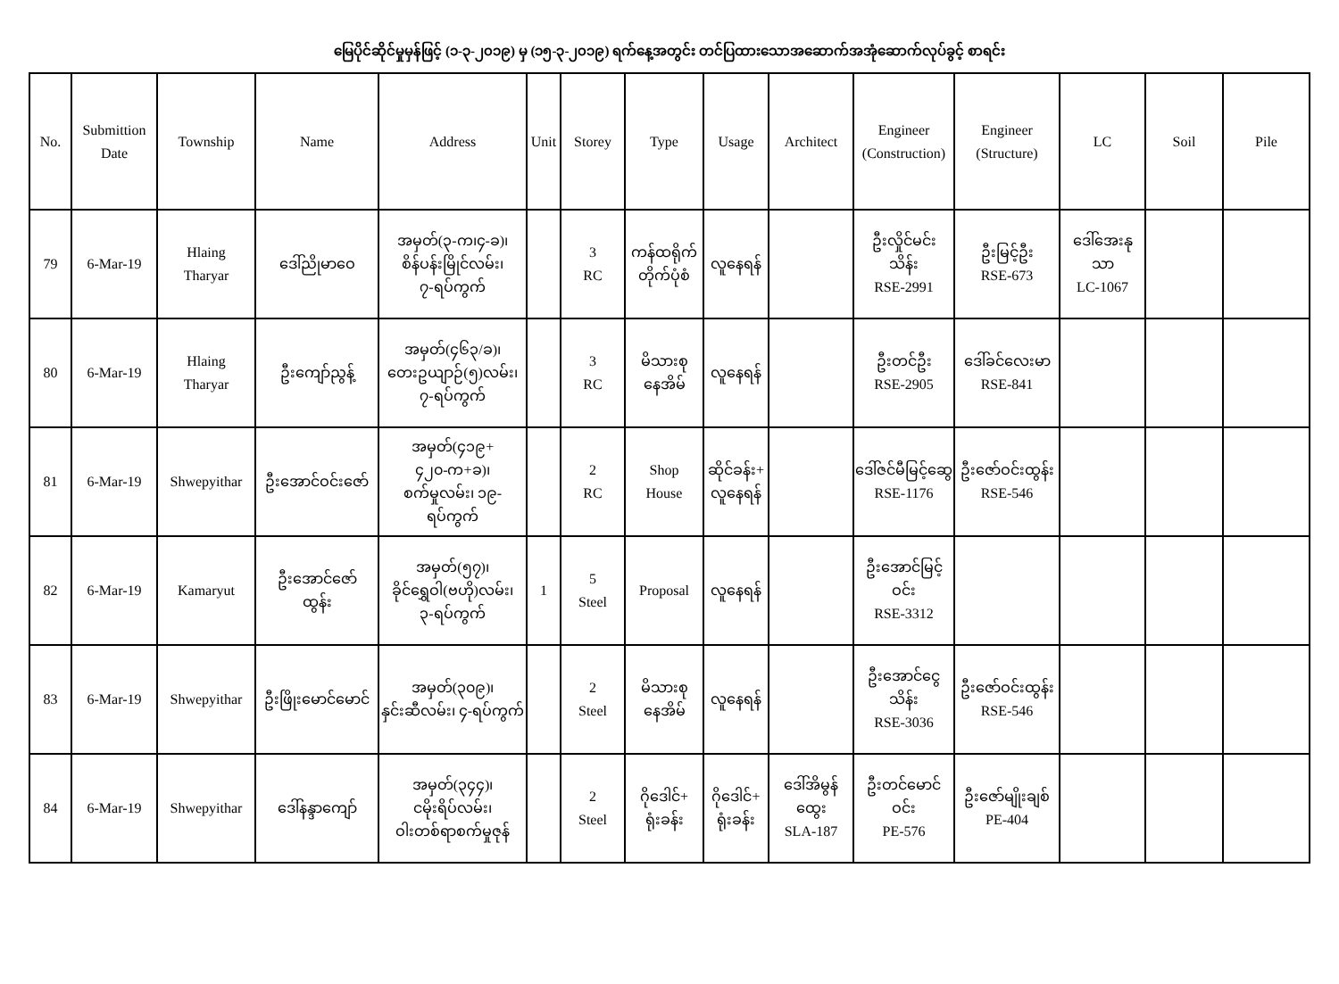မြေပိုင်ဆိုင်မှုမှန်ဖြင့် (၁-၃-၂၀၁၉) မှ (၁၅-၃-၂၀၁၉) ရက်နေ့အတွင်း တင်ပြထားသောအဆောက်အအုံဆောက်လုပ်ခွင့် စာရင်း
| No. | Submittion Date | Township | Name | Address | Unit | Storey | Type | Usage | Architect | Engineer (Construction) | Engineer (Structure) | LC | Soil | Pile |
| --- | --- | --- | --- | --- | --- | --- | --- | --- | --- | --- | --- | --- | --- | --- |
| 79 | 6-Mar-19 | Hlaing Tharyar | ဒေါ်ညိုမာဝေ | အမှတ်(၃-က၊၄-ခ)၊ စိန်ပန်းမြိုင်လမ်း၊ ၇-ရပ်ကွက် | | 3 RC | ကန်ထရိုက် တိုက်ပုံစံ | လူနေရန် | | ဦးလှိုင်မင်း သိန်း RSE-2991 | ဦးမြင့်ဦး RSE-673 | ဒေါ်အေးနု သာ LC-1067 | | |
| 80 | 6-Mar-19 | Hlaing Tharyar | ဦးကျော်ညွန့် | အမှတ်(၄၆၃/ခ)၊ တေးဥယျာဉ်(၅)လမ်း၊ ၇-ရပ်ကွက် | | 3 RC | မိသားစု နေအိမ် | လူနေရန် | | ဦးတင်ဦး RSE-2905 | ဒေါ်ခင်လေးမာ RSE-841 | | | |
| 81 | 6-Mar-19 | Shwepyithar | ဦးအောင်ဝင်းဇော် | အမှတ်(၄၁၉+ ၄၂၀-က+ခ)၊ စက်မှုလမ်း၊ ၁၉-ရပ်ကွက် | | 2 RC | Shop House | ဆိုင်ခန်း+ လူနေရန် | | ဒေါ်ဇင်မီမြင့်ဆွေ RSE-1176 | ဦးဇော်ဝင်းထွန်း RSE-546 | | | |
| 82 | 6-Mar-19 | Kamaryut | ဦးအောင်ဇော် ထွန်း | အမှတ်(၅၇)၊ ခိုင်ရွှေဝါ(ဗဟို)လမ်း၊ ၃-ရပ်ကွက် | 1 | 5 Steel | Proposal | လူနေရန် | | ဦးအောင်မြင့် ဝင်း RSE-3312 | | | | |
| 83 | 6-Mar-19 | Shwepyithar | ဦးဖြိုးမောင်မောင် | အမှတ်(၃၀၉)၊ နှင်းဆီလမ်း၊ ၄-ရပ်ကွက် | | 2 Steel | မိသားစု နေအိမ် | လူနေရန် | | ဦးအောင်ငွေသိန်း RSE-3036 | ဦးဇော်ဝင်းထွန်း RSE-546 | | | |
| 84 | 6-Mar-19 | Shwepyithar | ဒေါ်နန္ဒာကျော် | အမှတ်(၃၄၄)၊ ငမိုးရိပ်လမ်း၊ ဝါးတစ်ရာစက်မှုဇုန် | | 2 Steel | ဂိုဒေါင်+ ရုံးခန်း | ဂိုဒေါင်+ ရုံးခန်း | ဒေါ်အိမွန် ထွေး SLA-187 | ဦးတင်မောင် ဝင်း PE-576 | ဦးဇော်မျိုးချစ် PE-404 | | | |